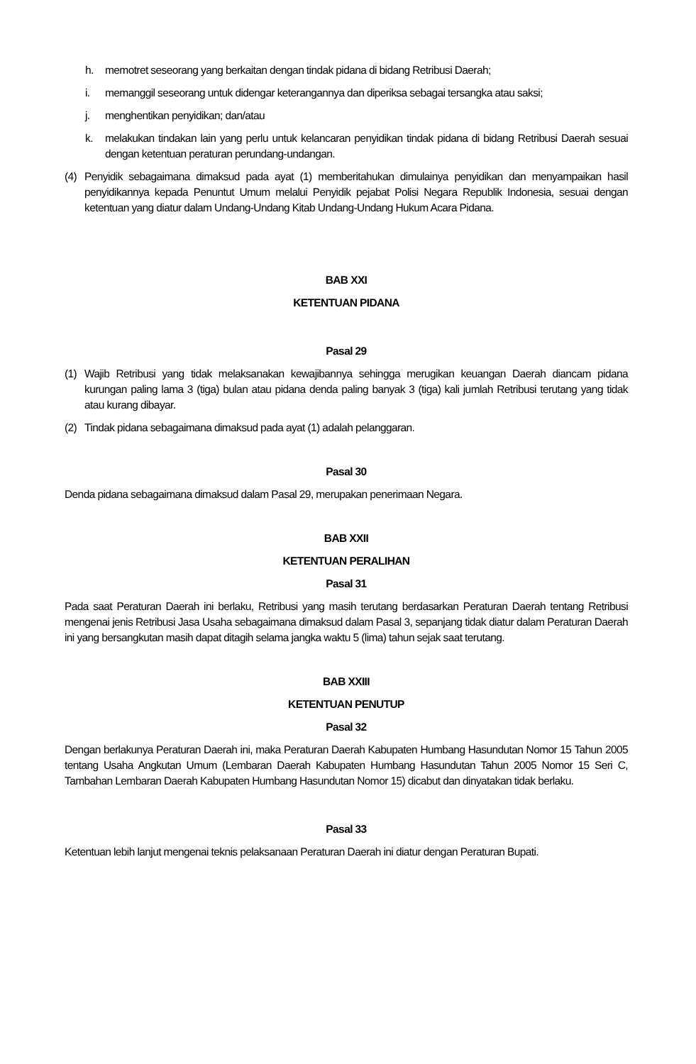h. memotret seseorang yang berkaitan dengan tindak pidana di bidang Retribusi Daerah;
i. memanggil seseorang untuk didengar keterangannya dan diperiksa sebagai tersangka atau saksi;
j. menghentikan penyidikan; dan/atau
k. melakukan tindakan lain yang perlu untuk kelancaran penyidikan tindak pidana di bidang Retribusi Daerah sesuai dengan ketentuan peraturan perundang-undangan.
(4) Penyidik sebagaimana dimaksud pada ayat (1) memberitahukan dimulainya penyidikan dan menyampaikan hasil penyidikannya kepada Penuntut Umum melalui Penyidik pejabat Polisi Negara Republik Indonesia, sesuai dengan ketentuan yang diatur dalam Undang-Undang Kitab Undang-Undang Hukum Acara Pidana.
BAB XXI
KETENTUAN PIDANA
Pasal 29
(1) Wajib Retribusi yang tidak melaksanakan kewajibannya sehingga merugikan keuangan Daerah diancam pidana kurungan paling lama 3 (tiga) bulan atau pidana denda paling banyak 3 (tiga) kali jumlah Retribusi terutang yang tidak atau kurang dibayar.
(2) Tindak pidana sebagaimana dimaksud pada ayat (1) adalah pelanggaran.
Pasal 30
Denda pidana sebagaimana dimaksud dalam Pasal 29, merupakan penerimaan Negara.
BAB XXII
KETENTUAN PERALIHAN
Pasal 31
Pada saat Peraturan Daerah ini berlaku, Retribusi yang masih terutang berdasarkan Peraturan Daerah tentang Retribusi mengenai jenis Retribusi Jasa Usaha sebagaimana dimaksud dalam Pasal 3, sepanjang tidak diatur dalam Peraturan Daerah ini yang bersangkutan masih dapat ditagih selama jangka waktu 5 (lima) tahun sejak saat terutang.
BAB XXIII
KETENTUAN PENUTUP
Pasal 32
Dengan berlakunya Peraturan Daerah ini, maka Peraturan Daerah Kabupaten Humbang Hasundutan Nomor 15 Tahun 2005 tentang Usaha Angkutan Umum (Lembaran Daerah Kabupaten Humbang Hasundutan Tahun 2005 Nomor 15 Seri C, Tambahan Lembaran Daerah Kabupaten Humbang Hasundutan Nomor 15) dicabut dan dinyatakan tidak berlaku.
Pasal 33
Ketentuan lebih lanjut mengenai teknis pelaksanaan Peraturan Daerah ini diatur dengan Peraturan Bupati.